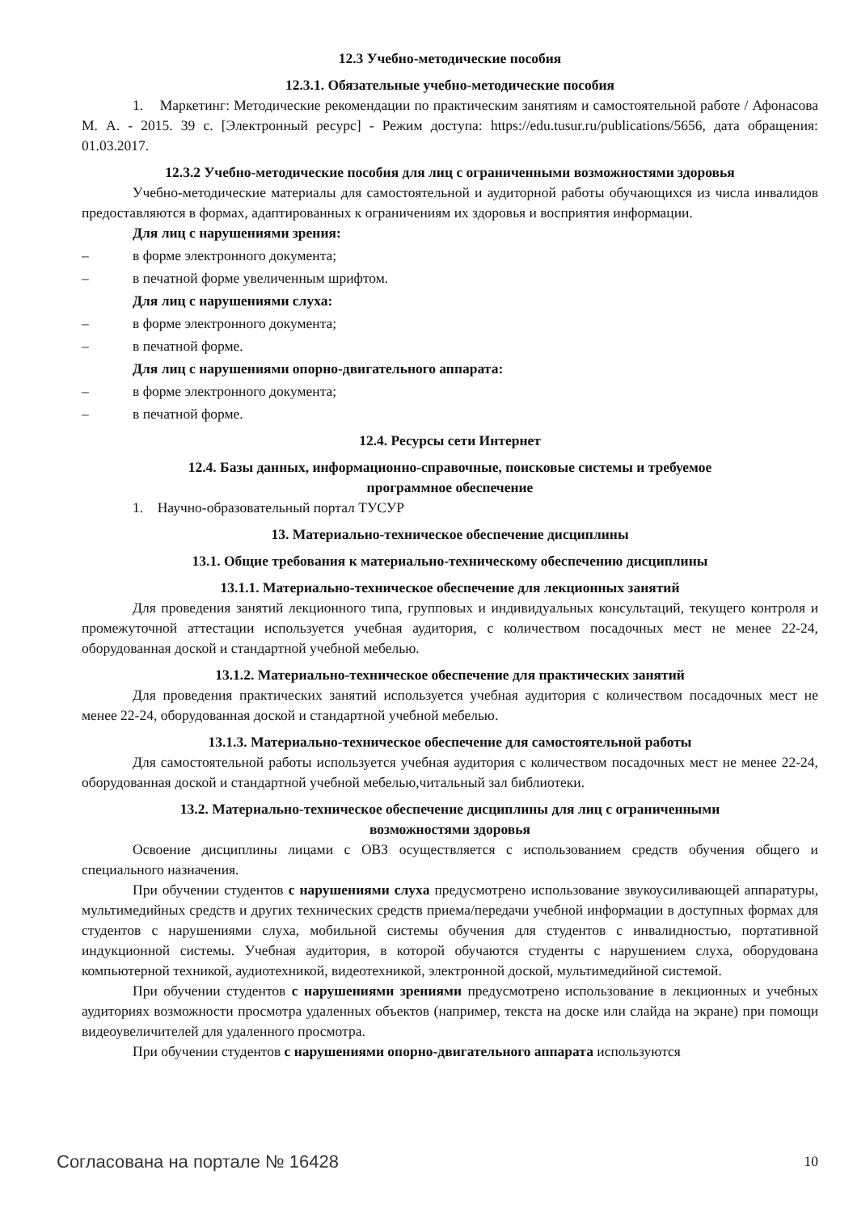12.3 Учебно-методические пособия
12.3.1. Обязательные учебно-методические пособия
1. Маркетинг: Методические рекомендации по практическим занятиям и самостоятельной работе / Афонасова М. А. - 2015. 39 с. [Электронный ресурс] - Режим доступа: https://edu.tusur.ru/publications/5656, дата обращения: 01.03.2017.
12.3.2 Учебно-методические пособия для лиц с ограниченными возможностями здоровья
Учебно-методические материалы для самостоятельной и аудиторной работы обучающихся из числа инвалидов предоставляются в формах, адаптированных к ограничениям их здоровья и восприятия информации.
Для лиц с нарушениями зрения:
– в форме электронного документа;
– в печатной форме увеличенным шрифтом.
Для лиц с нарушениями слуха:
– в форме электронного документа;
– в печатной форме.
Для лиц с нарушениями опорно-двигательного аппарата:
– в форме электронного документа;
– в печатной форме.
12.4. Ресурсы сети Интернет
12.4. Базы данных, информационно-справочные, поисковые системы и требуемое
программное обеспечение
1. Научно-образовательный портал ТУСУР
13. Материально-техническое обеспечение дисциплины
13.1. Общие требования к материально-техническому обеспечению дисциплины
13.1.1. Материально-техническое обеспечение для лекционных занятий
Для проведения занятий лекционного типа, групповых и индивидуальных консультаций, текущего контроля и промежуточной аттестации используется учебная аудитория, с количеством посадочных мест не менее 22-24, оборудованная доской и стандартной учебной мебелью.
13.1.2. Материально-техническое обеспечение для практических занятий
Для проведения практических занятий используется учебная аудитория с количеством посадочных мест не менее 22-24, оборудованная доской и стандартной учебной мебелью.
13.1.3. Материально-техническое обеспечение для самостоятельной работы
Для самостоятельной работы используется учебная аудитория с количеством посадочных мест не менее 22-24, оборудованная доской и стандартной учебной мебелью,читальный зал библиотеки.
13.2. Материально-техническое обеспечение дисциплины для лиц с ограниченными
возможностями здоровья
Освоение дисциплины лицами с ОВЗ осуществляется с использованием средств обучения общего и специального назначения.
При обучении студентов с нарушениями слуха предусмотрено использование звукоусиливающей аппаратуры, мультимедийных средств и других технических средств приема/передачи учебной информации в доступных формах для студентов с нарушениями слуха, мобильной системы обучения для студентов с инвалидностью, портативной индукционной системы. Учебная аудитория, в которой обучаются студенты с нарушением слуха, оборудована компьютерной техникой, аудиотехникой, видеотехникой, электронной доской, мультимедийной системой.
При обучении студентов с нарушениями зрениями предусмотрено использование в лекционных и учебных аудиториях возможности просмотра удаленных объектов (например, текста на доске или слайда на экране) при помощи видеоувеличителей для удаленного просмотра.
При обучении студентов с нарушениями опорно-двигательного аппарата используются
Согласована на портале № 16428 10